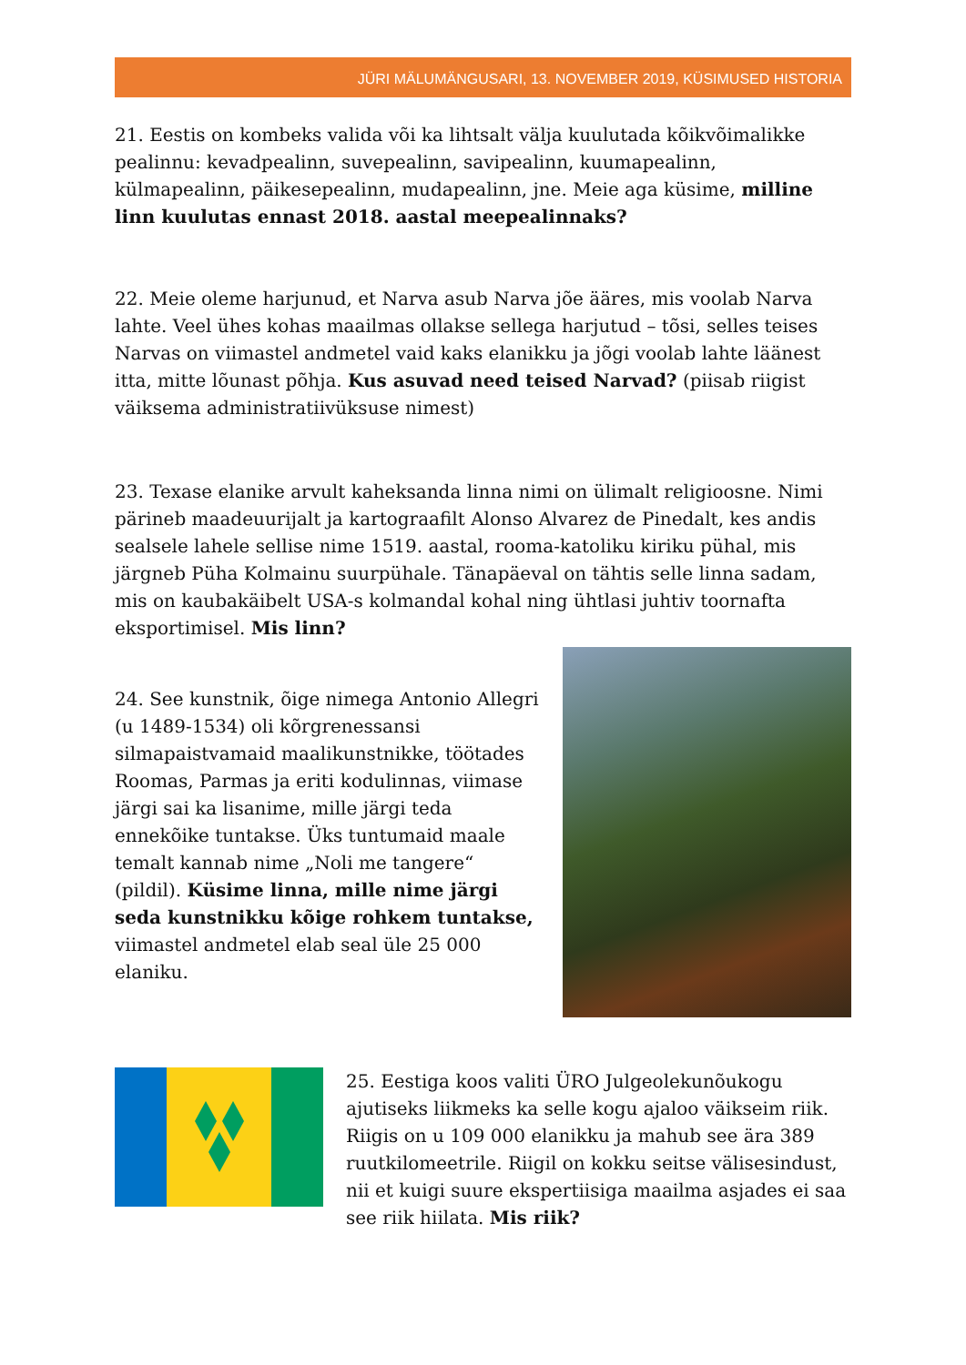JÜRI MÄLUMÄNGUSARI, 13. NOVEMBER 2019, KÜSIMUSED HISTORIA
21. Eestis on kombeks valida või ka lihtsalt välja kuulutada kõikvõimalikke pealinnu: kevadpealinn, suvepealinn, savipealinn, kuumapealinn, külmapealinn, päikesepealinn, mudapealinn, jne. Meie aga küsime, milline linn kuulutas ennast 2018. aastal meepealinnaks?
22. Meie oleme harjunud, et Narva asub Narva jõe ääres, mis voolab Narva lahte. Veel ühes kohas maailmas ollakse sellega harjutud – tõsi, selles teises Narvas on viimastel andmetel vaid kaks elanikku ja jõgi voolab lahte läänest itta, mitte lõunast põhja. Kus asuvad need teised Narvad? (piisab riigist väiksema administratiivüksuse nimest)
23. Texase elanike arvult kaheksanda linna nimi on ülimalt religioosne. Nimi pärineb maadeuurijalt ja kartograafilt Alonso Alvarez de Pinedalt, kes andis sealsele lahele sellise nime 1519. aastal, rooma-katoliku kiriku pühal, mis järgneb Püha Kolmainu suurpühale. Tänapäeval on tähtis selle linna sadam, mis on kaubakäibelt USA-s kolmandal kohal ning ühtlasi juhtiv toornafta eksportimisel. Mis linn?
24. See kunstnik, õige nimega Antonio Allegri (u 1489-1534) oli kõrgrenessansi silmapaistvamaid maalikunstnikke, töötades Roomas, Parmas ja eriti kodulinnas, viimase järgi sai ka lisanime, mille järgi teda ennekõike tuntakse. Üks tuntumaid maale temalt kannab nime „Noli me tangere“ (pildil). Küsime linna, mille nime järgi seda kunstnikku kõige rohkem tuntakse, viimastel andmetel elab seal üle 25 000 elaniku.
25. Eestiga koos valiti ÜRO Julgeolekunõukogu ajutiseks liikmeks ka selle kogu ajaloo väikseim riik. Riigis on u 109 000 elanikku ja mahub see ära 389 ruutkilomeetrile. Riigil on kokku seitse välisesindust, nii et kuigi suure ekspertiisiga maailma asjades ei saa see riik hiilata. Mis riik?